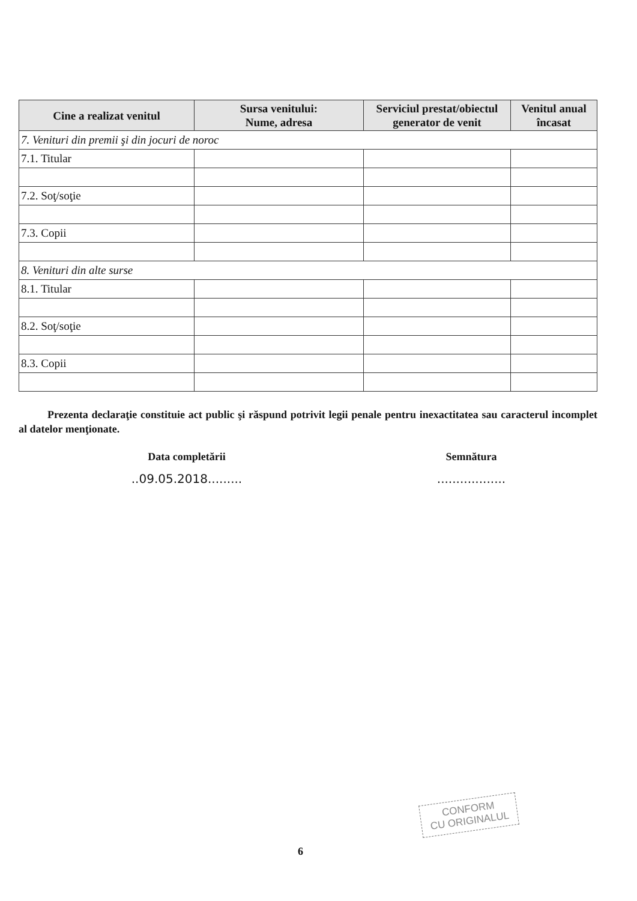| Cine a realizat venitul | Sursa venitului: Nume, adresa | Serviciul prestat/obiectul generator de venit | Venitul anual încasat |
| --- | --- | --- | --- |
| 7. Venituri din premii şi din jocuri de noroc | | | |
| 7.1. Titular | | | |
| 7.2. Soţ/soţie | | | |
| 7.3. Copii | | | |
| 8. Venituri din alte surse | | | |
| 8.1. Titular | | | |
| 8.2. Soţ/soţie | | | |
| 8.3. Copii | | | |
Prezenta declaraţie constituie act public şi răspund potrivit legii penale pentru inexactitatea sau caracterul incomplet al datelor menţionate.
Data completării
..09.05.2018.........
Semnătura
..................
CONFORM
CU ORIGINALUL
6